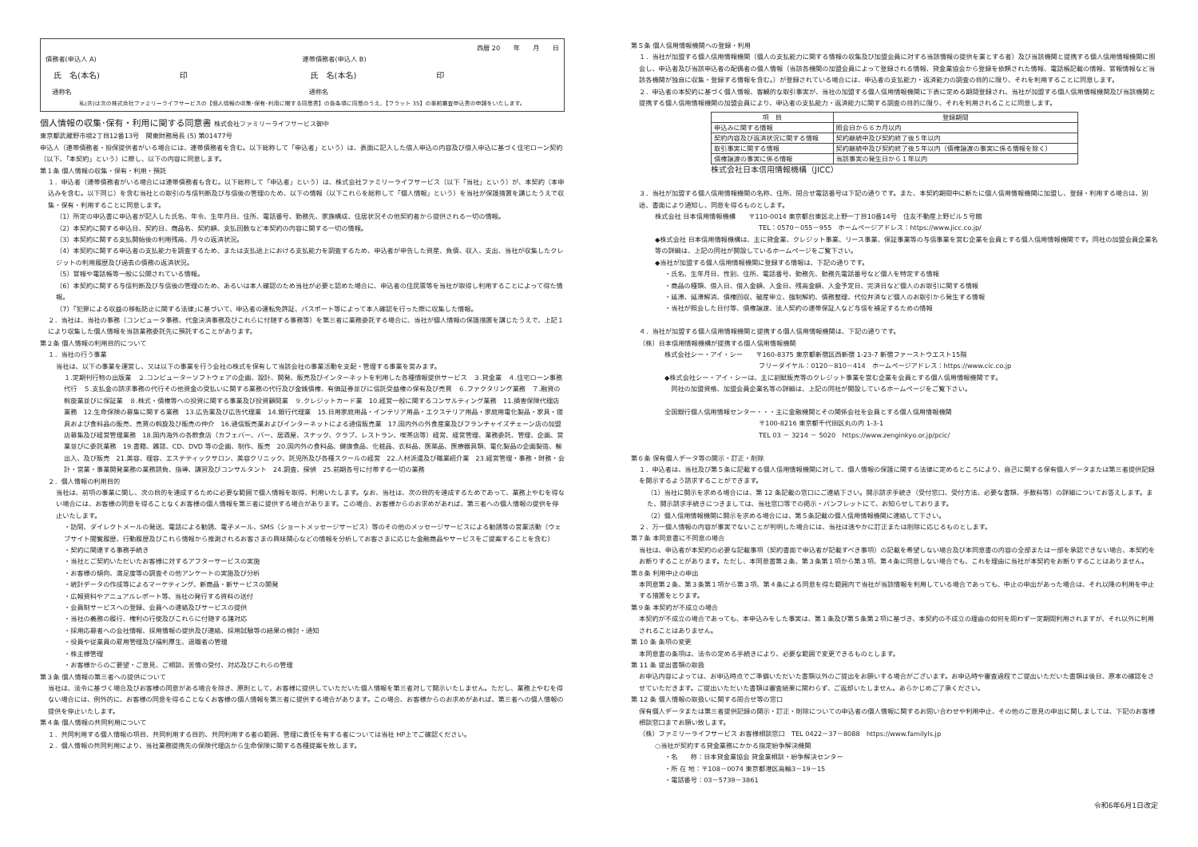西暦 20　　年　　月　　日
債務者(申込人 A) 連帯債務者(申込人 B)
　氏　名(本名)　　　　　　　　　　印 　氏　名(本名)　　　　　　　　　　印
　通称名 　通称名
私(共)は次の株式会社ファミリーライフサービスの【個人情報の収集･保有･利用に関する同意書】の各条項に同意のうえ､【フラット 35】の事前審査申込書の申請をいたします。
個人情報の収集･保有・利用に関する同意書 株式会社ファミリーライフサービス御中
東京都武蔵野市境2丁目12番13号　関東財務局長 (5) 第01477号
申込人（連帯債務者・担保提供者がいる場合には、連帯債務者を含む。以下総称して「申込者」という）は、表面に記入した借入申込の内容及び借入申込に基づく住宅ローン契約（以下、「本契約」という）に際し、以下の内容に同意します。
第１条 個人情報の収集・保有・利用・預託
１．申込者（連帯債務者がいる場合には連帯債務者も含む。以下総称して「申込者」という）は、株式会社ファミリーライフサービス（以下「当社」という）が、本契約（本申込みを含む。以下同じ）を含む当社との取引の与信判断及び与信後の管理のため、以下の情報（以下これらを総称して「個人情報」という）を当社が保護措置を講じたうえで収集・保有・利用することに同意します。
（1）所定の申込書に申込者が記入した氏名、年令、生年月日、住所、電話番号、勤務先、家族構成、住居状況その他契約者から提供される一切の情報。
（2）本契約に関する申込日、契約日、商品名、契約額、支払回数など本契約の内容に関する一切の情報。
（3）本契約に関する支払開始後の利用残高、月々の返済状況。
（4）本契約に関する申込者の支払能力を調査するため、または支払途上における支払能力を調査するため、申込者が申告した資産、負債、収入、支出、当社が収集したクレジットの利用履歴及び過去の債務の返済状況。
（5）官報や電話帳等一般に公開されている情報。
（6）本契約に関する与信判断及び与信後の管理のため、あるいは本人確認のため当社が必要と認めた場合に、申込者の住民票等を当社が取得し利用することによって得た情報。
（7）｢犯罪による収益の移転防止に関する法律｣に基づいて、申込者の運転免許証、パスポート等によって本人確認を行った際に収集した情報。
２．当社は、当社の事務（コンピュータ事務、代金決済事務及びこれらに付随する事務等）を第三者に業務委託する場合に、当社が個人情報の保護措置を講じたうえで、上記１により収集した個人情報を当該業務委託先に預託することがあります。
第２条 個人情報の利用目的について
１．当社の行う事業
当社は、以下の事業を運営し、又は以下の事業を行う会社の株式を保有して当該会社の事業活動を支配・管理する事業を営みます。
１.定期刊行物の出版業　２.コンピューターソフトウェアの企画、設計、開発、販売及びインターネットを利用した各種情報提供サービス　３.貸金業　４.住宅ローン事務代行　５.支払金の請求事務の代行その他資金の受払いに関する業務の代行及び金銭債権、有価証券並びに信託受益権の保有及び売買　６.ファクタリング業務　７.融資の斡旋業並びに保証業　８.株式・債権等への投資に関する事業及び投資顧問業　９.クレジットカード業　10.経営一般に関するコンサルティング業務　11.損害保険代理店業務　12.生命保険の募集に関する業務　13.広告業及び広告代理業　14.銀行代理業　15.日用家庭用品・インテリア用品・エクステリア用品・家庭用電化製品・家具・寝具および食料品の販売、売買の斡旋及び販売の仲介　16.通信販売業およびインターネットによる通信販売業　17.国内外の外食産業及びフランチャイズチェーン店の加盟店募集及び経営管理業務　18.国内海外の各飲食店（カフェバー、バー、居酒屋、スナック、クラブ、レストラン、喫茶店等）経営、経営管理、業務委託、管理、企画、営業並びに委託業務　19.書籍、雑誌、CD、DVD 等の企画、制作、販売　20.国内外の食料品、健康食品、化粧品、衣料品、医薬品、医療器具類、電化製品の企画製造、輸出入、及び販売　21.美容、理容、エステティックサロン、美容クリニック、託児所及び各種スクールの経営　22.人材派遣及び職業紹介業　23.経営管理・事務・財務・会計・営業・事業開発業務の業務請負、指導、講習及びコンサルタント　24.調査、探偵　25.前期各号に付帯する一切の業務
２．個人情報の利用目的
当社は、前項の事業に関し、次の目的を達成するために必要な範囲で個人情報を取得、利用いたします。なお、当社は、次の目的を達成するためであって、業務上やむを得ない場合には、お客様の同意を得ることなくお客様の個人情報を第三者に提供する場合があります。この場合、お客様からのお求めがあれば、第三者への個人情報の提供を停止いたします。
・訪問、ダイレクトメールの発送、電話による勧誘、電子メール、SMS（ショートメッセージサービス）等のその他のメッセージサービスによる勧誘等の営業活動（ウェブサイト閲覧履歴、行動履歴及びこれら情報から推測されるお客さまの興味関心などの情報を分析してお客さまに応じた金融商品やサービスをご提案することを含む）
・契約に関連する事務手続き
・当社とご契約いただいたお客様に対するアフターサービスの実施
・お客様の傾向、満足度等の調査その他アンケートの実施及び分析
・統計データの作成等によるマーケティング、新商品・新サービスの開発
・広報資料やアニュアルレポート等、当社の発行する資料の送付
・会員制サービスへの登録、会員への連絡及びサービスの提供
・当社の義務の履行、権利の行使及びこれらに付随する諸対応
・採用応募者への会社情報、採用情報の提供及び連絡、採用試験等の結果の検討・通知
・役員や従業員の雇用管理及び福利厚生、退職者の管理
・株主様管理
・お客様からのご要望・ご意見、ご相談、苦情の受付、対応及びこれらの管理
第３条 個人情報の第三者への提供について
当社は、法令に基づく場合及びお客様の同意がある場合を除き、原則として、お客様に提供していただいた個人情報を第三者対して開示いたしません。ただし、業務上やむを得ない場合には、例外的に、お客様の同意を得ることなくお客様の個人情報を第三者に提供する場合があります。この場合、お客様からのお求めがあれば、第三者への個人情報の提供を停止いたします。
第４条 個人情報の共同利用について
１．共同利用する個人情報の項目、共同利用する目的、共同利用する者の範囲、管理に責任を有する者については当社 HP上でご確認ください。
２．個人情報の共同利用により、当社業務提携先の保険代理店から生命保険に関する各種提案を致します。
第５条 個人信用情報機関への登録・利用
１．当社が加盟する個人信用情報機関（個人の支払能力に関する情報の収集及び加盟会員に対する当該情報の提供を業とする者）及び当該機関と提携する個人信用情報機関に照会し、申込者及び当該申込者の配偶者の個人情報（当該各機関の加盟会員によって登録される情報、貸金業協会から登録を依頼された情報、電話帳記載の情報、官報情報など当該各機関が独自に収集・登録する情報を含む。）が登録されている場合には、申込者の支払能力・返済能力の調査の目的に限り、それを利用することに同意します。
２．申込者の本契約に基づく個人情報、客観的な取引事実が、当社の加盟する個人信用情報機関に下表に定める期間登録され、当社が加盟する個人信用情報機関及び当該機関と提携する個人信用情報機関の加盟会員により、申込者の支払能力・返済能力に関する調査の目的に限り、それを利用されることに同意します。
| 項 目 | 登録期間 |
| --- | --- |
| 申込みに関する情報 | 照会日から６カ月以内 |
| 契約内容及び返済状況に関する情報 | 契約継続中及び契約終了後５年以内 |
| 取引事実に関する情報 | 契約継続中及び契約終了後５年以内（債権譲渡の事実に係る情報を除く） |
| 債権譲渡の事実に係る情報 | 当該事実の発生日から１年以内 |
株式会社日本信用情報機構（JICC）
３．当社が加盟する個人信用情報機関の名称、住所、問合せ電話番号は下記の通りです。また、本契約期間中に新たに個人信用情報機関に加盟し、登録・利用する場合は、別途、書面により通知し、同意を得るものとします。
株式会社 日本信用情報機構　　〒110-0014 東京都台東区北上野一丁目10番14号　住友不動産上野ビル５号館
TEL：0570－055－955　ホームページアドレス：https://www.jicc.co.jp/
◆株式会社 日本信用情報機構は、主に貸金業、クレジット事業、リース事業、保証事業等の与信事業を営む企業を会員とする個人信用情報機関です。同社の加盟会員企業名等の詳細は、上記の同社が開設しているホームページをご覧下さい。
◆当社が加盟する個人信用情報機関に登録する情報は、下記の通りです。
・氏名、生年月日、性別、住所、電話番号、勤務先、勤務先電話番号など個人を特定する情報
・商品の種類、借入日、借入金額、入金日、残高金額、入金予定日、完済日など個人のお取引に関する情報
・延滞、延滞解消、債権回収、破産申立、強制解約、債務整理、代位弁済など個人のお取引から発生する情報
・当社が照会した日付等、債権譲渡、法人契約の連帯保証人など与信を補足するための情報
４．当社が加盟する個人信用情報機関と提携する個人信用情報機関は、下記の通りです。
（株）日本信用情報機構が提携する個人信用情報機関
株式会社シー・アイ・シー　　〒160-8375 東京都新宿区西新宿 1-23-7 新宿ファーストウエスト15階
フリーダイヤル：0120－810－414　ホームページアドレス：https://www.cic.co.jp
◆株式会社シー・アイ・シーは、主に割賦販売等のクレジット事業を営む企業を会員とする個人信用情報機関です。
　同社の加盟資格、加盟会員企業名等の詳細は、上記の同社が開設しているホームページをご覧下さい。
全国銀行個人信用情報センター・・・主に金融機関とその関係会社を会員とする個人信用情報機関
〒100-8216 東京都千代田区丸の内 1-3-1
TEL 03 － 3214 － 5020　https://www.zenginkyo.or.jp/pcic/
第６条 保有個人データ等の開示・訂正・削除
１．申込者は、当社及び第５条に記載する個人信用情報機関に対して、個人情報の保護に関する法律に定めるところにより、自己に関する保有個人データまたは第三者提供記録を開示するよう請求することができます。
（1）当社に開示を求める場合には、第 12 条記載の窓口にご連絡下さい。開示請求手続き（受付窓口、受付方法、必要な書類、手数料等）の詳細についてお答えします。また、開示請求手続きにつきましては、当社窓口等での掲示・パンフレットにて、お知らせしております。
（2）個人信用情報機関に開示を求める場合には、第５条記載の個人信用情報機関に連絡して下さい。
２．万一個人情報の内容が事実でないことが判明した場合には、当社は速やかに訂正または削除に応じるものとします。
第７条 本同意書に不同意の場合
当社は、申込者が本契約の必要な記載事項（契約書面で申込者が記載すべき事項）の記載を希望しない場合及び本同意書の内容の全部または一部を承認できない場合、本契約をお断りすることがあります。ただし、本同意書第２条、第３条第１項から第３項、第４条に同意しない場合でも、これを理由に当社が本契約をお断りすることはありません。
第８条 利用中止の申出
本同意第２条、第３条第１項から第３項、第４条による同意を得た範囲内で当社が当該情報を利用している場合であっても、中止の申出があった場合は、それ以降の利用を中止する措置をとります。
第９条 本契約が不成立の場合
本契約が不成立の場合であっても、本申込みをした事実は、第１条及び第５条第２項に基づき、本契約の不成立の理由の如何を問わず一定期間利用されますが、それ以外に利用されることはありません。
第 10 条 条項の変更
本同意書の条項は、法令の定める手続きにより、必要な範囲で変更できるものとします。
第 11 条 提出書類の取扱
お申込内容によっては、お申込時点でご準備いただいた書類以外のご提出をお願いする場合がございます。お申込時や審査過程でご提出いただいた書類は後日、原本の確認をさせていただきます。ご提出いただいた書類は審査結果に関わらず、ご返却いたしません。あらかじめご了承ください。
第 12 条 個人情報の取扱いに関する問合せ等の窓口
保有個人データまたは第三者提供記録の開示・訂正・削除についての申込者の個人情報に関するお問い合わせや利用中止、その他のご意見の申出に関しましては、下記のお客様相談窓口までお願い致します。
（株）ファミリーライフサービス お客様相談窓口　TEL 0422－37－8088　https://www.familyls.jp
○当社が契約する貸金業務にかかる指定紛争解決機関
・名　　称：日本貸金業協会 貸金業相談・紛争解決センター
・所 在 地：〒108－0074 東京都港区高輪3－19－15
・電話番号：03－5739－3861
令和6年6月1日改定